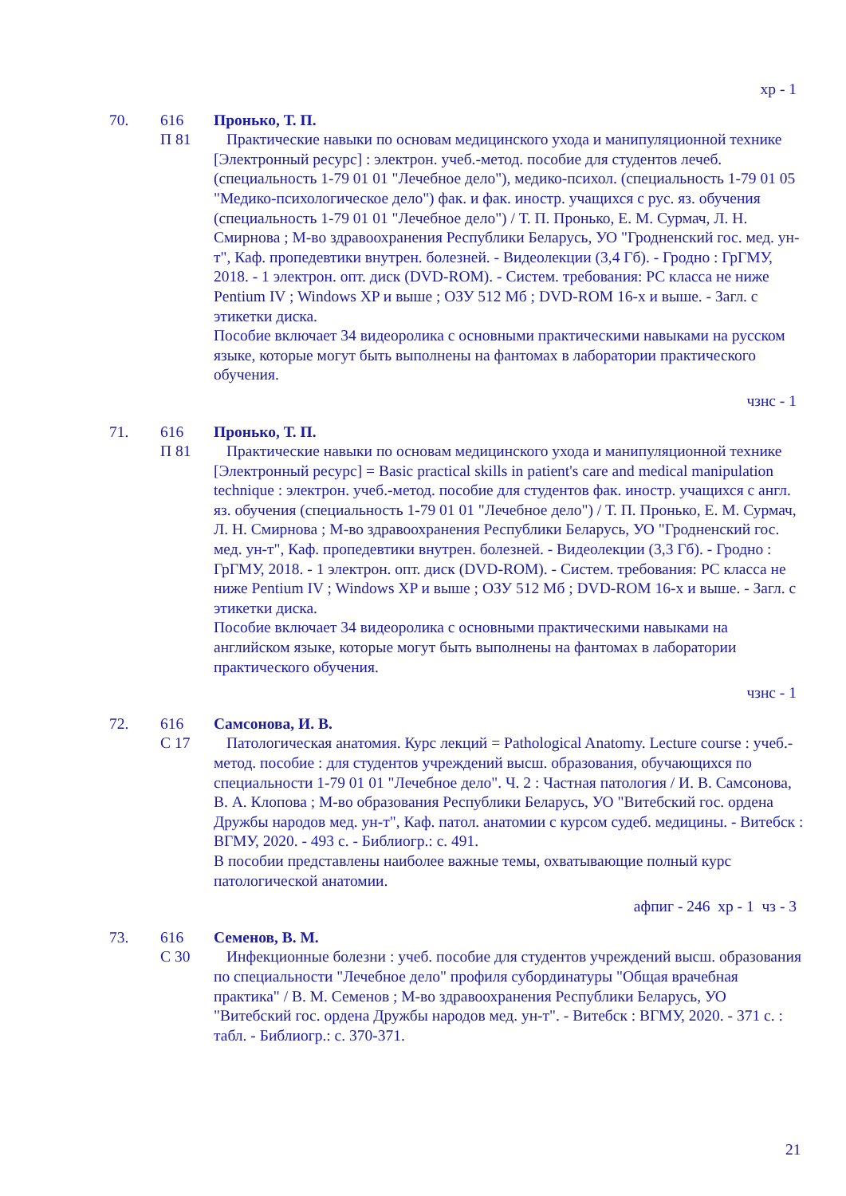хр - 1
70. 616
П 81
Пронько, Т. П.
Практические навыки по основам медицинского ухода и манипуляционной технике [Электронный ресурс] : электрон. учеб.-метод. пособие для студентов лечеб. (специальность 1-79 01 01 "Лечебное дело"), медико-психол. (специальность 1-79 01 05 "Медико-психологическое дело") фак. и фак. иностр. учащихся с рус. яз. обучения (специальность 1-79 01 01 "Лечебное дело") / Т. П. Пронько, Е. М. Сурмач, Л. Н. Смирнова ; М-во здравоохранения Республики Беларусь, УО "Гродненский гос. мед. ун-т", Каф. пропедевтики внутрен. болезней. - Видеолекции (3,4 Гб). - Гродно : ГрГМУ, 2018. - 1 электрон. опт. диск (DVD-ROM). - Систем. требования: PC класса не ниже Pentium IV ; Windows XP и выше ; ОЗУ 512 Мб ; DVD-ROM 16-х и выше. - Загл. с этикетки диска.
Пособие включает 34 видеоролика с основными практическими навыками на русском языке, которые могут быть выполнены на фантомах в лаборатории практического обучения.
чзнс - 1
71. 616
П 81
Пронько, Т. П.
Практические навыки по основам медицинского ухода и манипуляционной технике [Электронный ресурс] = Basic practical skills in patient's care and medical manipulation technique : электрон. учеб.-метод. пособие для студентов фак. иностр. учащихся с англ. яз. обучения (специальность 1-79 01 01 "Лечебное дело") / Т. П. Пронько, Е. М. Сурмач, Л. Н. Смирнова ; М-во здравоохранения Республики Беларусь, УО "Гродненский гос. мед. ун-т", Каф. пропедевтики внутрен. болезней. - Видеолекции (3,3 Гб). - Гродно : ГрГМУ, 2018. - 1 электрон. опт. диск (DVD-ROM). - Систем. требования: PC класса не ниже Pentium IV ; Windows XP и выше ; ОЗУ 512 Мб ; DVD-ROM 16-х и выше. - Загл. с этикетки диска.
Пособие включает 34 видеоролика с основными практическими навыками на английском языке, которые могут быть выполнены на фантомах в лаборатории практического обучения.
чзнс - 1
72. 616
С 17
Самсонова, И. В.
Патологическая анатомия. Курс лекций = Pathological Anatomy. Lecture course : учеб.-метод. пособие : для студентов учреждений высш. образования, обучающихся по специальности 1-79 01 01 "Лечебное дело". Ч. 2 : Частная патология / И. В. Самсонова, В. А. Клопова ; М-во образования Республики Беларусь, УО "Витебский гос. ордена Дружбы народов мед. ун-т", Каф. патол. анатомии с курсом судеб. медицины. - Витебск : ВГМУ, 2020. - 493 с. - Библиогр.: с. 491.
В пособии представлены наиболее важные темы, охватывающие полный курс патологической анатомии.
афпиг - 246 хр - 1 чз - 3
73. 616
С 30
Семенов, В. М.
Инфекционные болезни : учеб. пособие для студентов учреждений высш. образования по специальности "Лечебное дело" профиля субординатуры "Общая врачебная практика" / В. М. Семенов ; М-во здравоохранения Республики Беларусь, УО "Витебский гос. ордена Дружбы народов мед. ун-т". - Витебск : ВГМУ, 2020. - 371 с. : табл. - Библиогр.: с. 370-371.
21